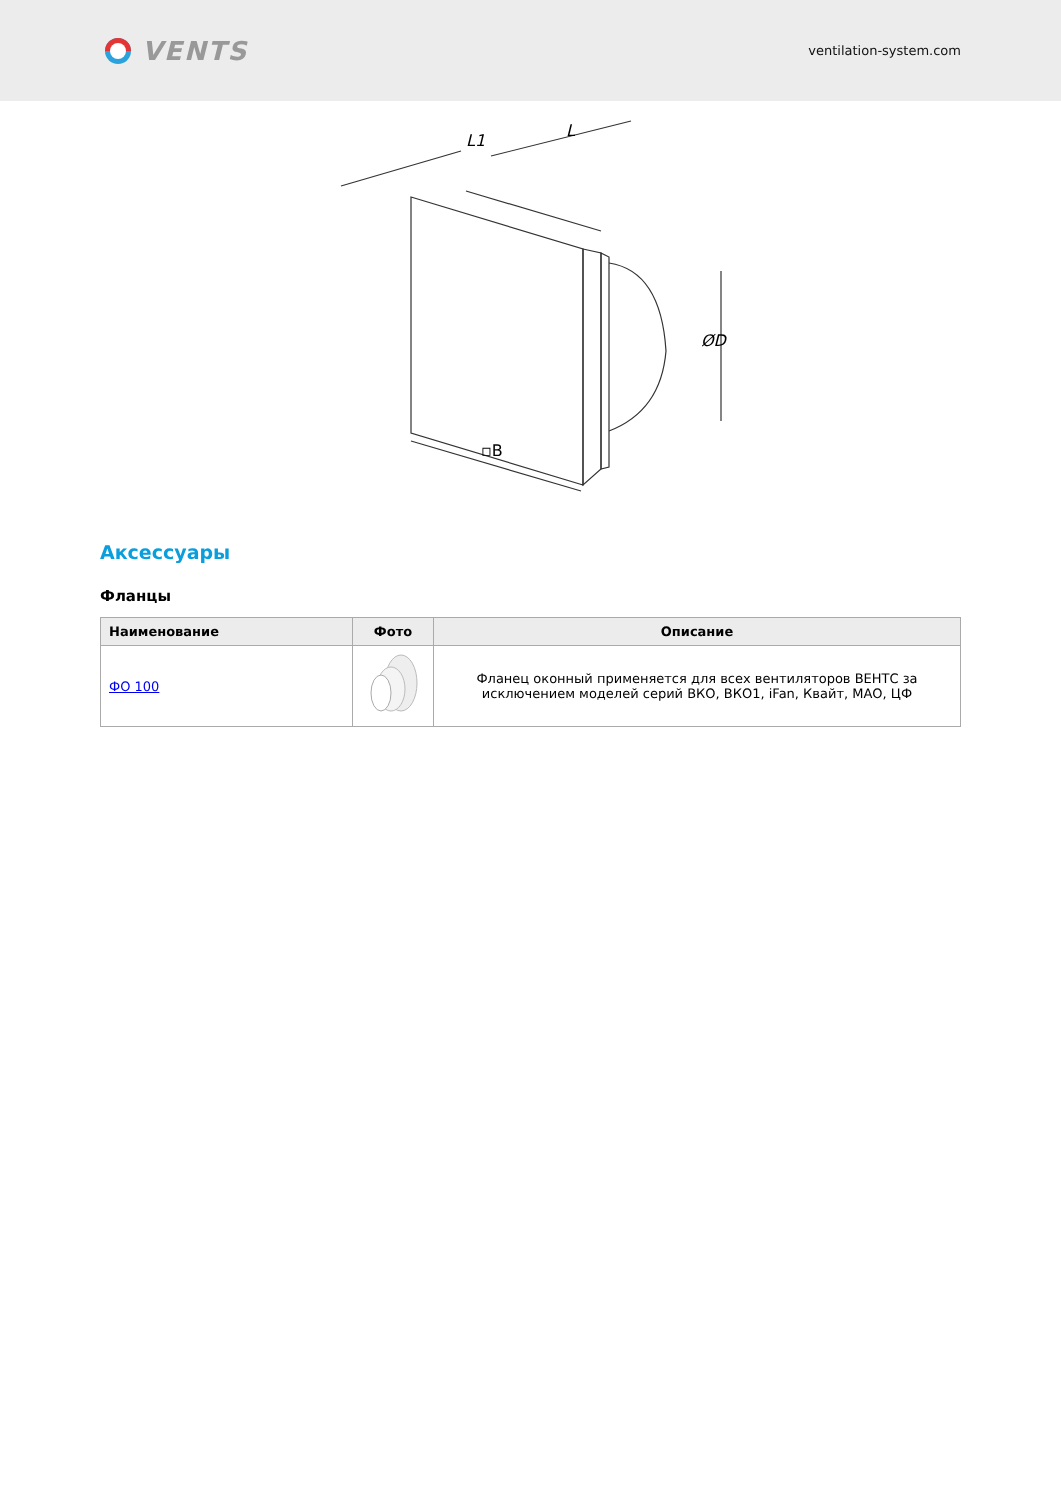VENTS
ventilation-system.com
L1
L
ØD
▫B
Аксессуары
Фланцы
| Наименование | Фото | Описание |
| --- | --- | --- |
| ФО 100 | | Фланец оконный применяется для всех вентиляторов ВЕНТС за исключением моделей серий ВКО, ВКО1, iFan, Квайт, МАО, ЦФ |